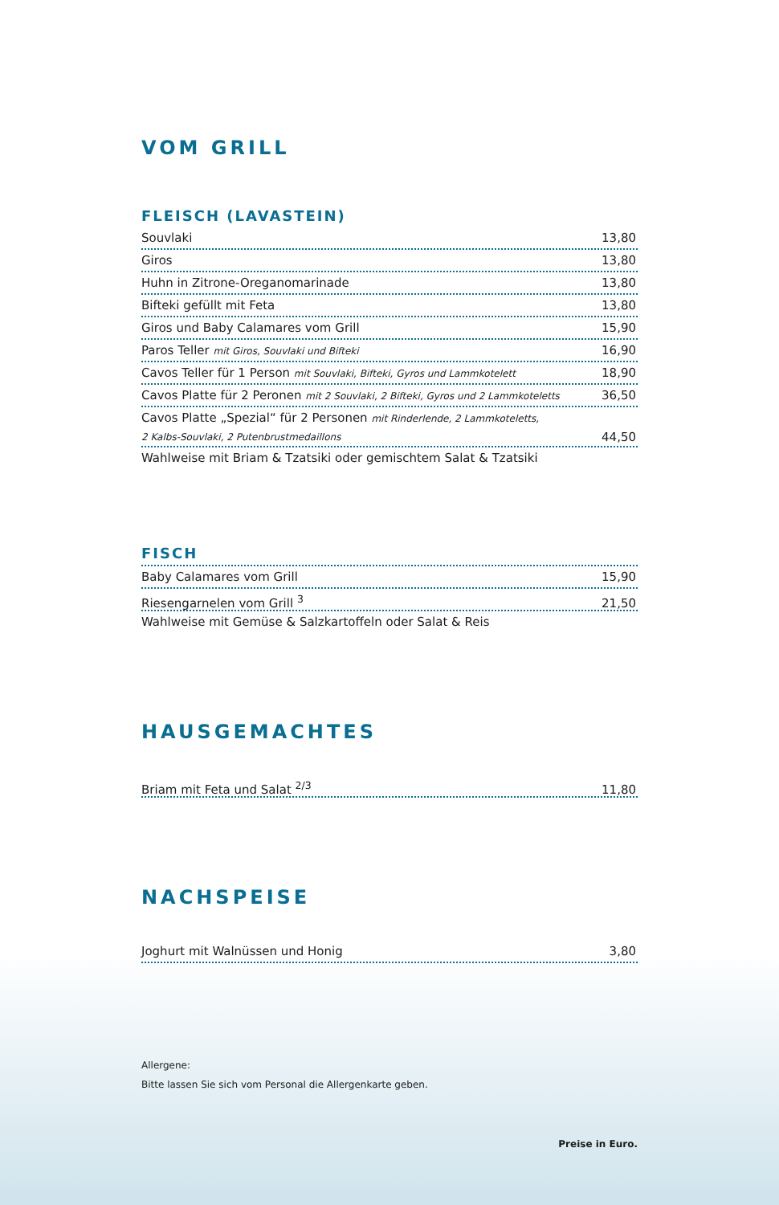VOM GRILL
FLEISCH (LAVASTEIN)
Souvlaki 13,80
Giros 13,80
Huhn in Zitrone-Oreganomarinade 13,80
Bifteki gefüllt mit Feta 13,80
Giros und Baby Calamares vom Grill 15,90
Paros Teller mit Giros, Souvlaki und Bifteki 16,90
Cavos Teller für 1 Person mit Souvlaki, Bifteki, Gyros und Lammkotelett 18,90
Cavos Platte für 2 Peronen mit 2 Souvlaki, 2 Bifteki, Gyros und 2 Lammkoteletts 36,50
Cavos Platte „Spezial“ für 2 Personen mit Rinderlende, 2 Lammkoteletts,
2 Kalbs-Souvlaki, 2 Putenbrustmedaillons 44,50
Wahlweise mit Briam & Tzatsiki oder gemischtem Salat & Tzatsiki
FISCH
Baby Calamares vom Grill 15,90
Riesengarnelen vom Grill <sup>3</sup> 21,50
Wahlweise mit Gemüse & Salzkartoffeln oder Salat & Reis
HAUSGEMACHTES
Briam mit Feta und Salat <sup>2/3</sup> 11,80
NACHSPEISE
Joghurt mit Walnüssen und Honig 3,80
Allergene:
Bitte lassen Sie sich vom Personal die Allergenkarte geben.
Preise in Euro.